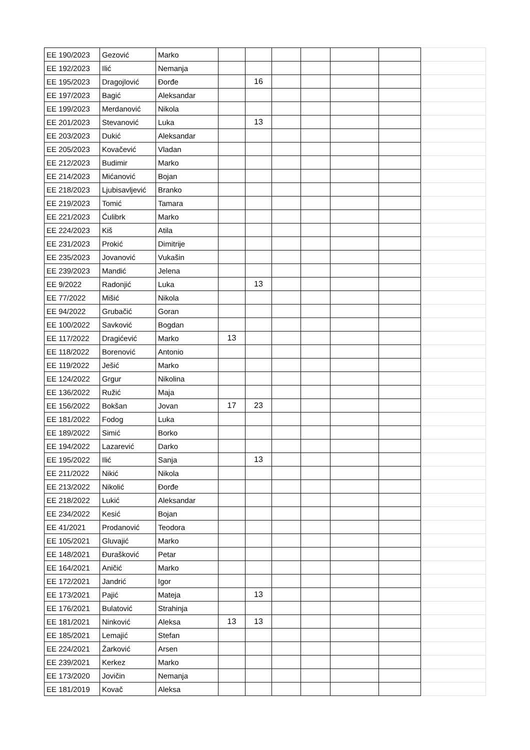| EE 190/2023 | Gezović | Marko | | | | | | | |
| EE 192/2023 | Ilić | Nemanja | | | | | | | |
| EE 195/2023 | Dragojlović | Đorđe | | 16 | | | | | |
| EE 197/2023 | Bagić | Aleksandar | | | | | | | |
| EE 199/2023 | Merdanović | Nikola | | | | | | | |
| EE 201/2023 | Stevanović | Luka | | 13 | | | | | |
| EE 203/2023 | Dukić | Aleksandar | | | | | | | |
| EE 205/2023 | Kovačević | Vladan | | | | | | | |
| EE 212/2023 | Budimir | Marko | | | | | | | |
| EE 214/2023 | Mićanović | Bojan | | | | | | | |
| EE 218/2023 | Ljubisavljević | Branko | | | | | | | |
| EE 219/2023 | Tomić | Tamara | | | | | | | |
| EE 221/2023 | Ćulibrk | Marko | | | | | | | |
| EE 224/2023 | Kiš | Atila | | | | | | | |
| EE 231/2023 | Prokić | Dimitrije | | | | | | | |
| EE 235/2023 | Jovanović | Vukašin | | | | | | | |
| EE 239/2023 | Mandić | Jelena | | | | | | | |
| EE 9/2022 | Radonjić | Luka | | 13 | | | | | |
| EE 77/2022 | Mišić | Nikola | | | | | | | |
| EE 94/2022 | Grubačić | Goran | | | | | | | |
| EE 100/2022 | Savković | Bogdan | | | | | | | |
| EE 117/2022 | Dragićević | Marko | 13 | | | | | | |
| EE 118/2022 | Borenović | Antonio | | | | | | | |
| EE 119/2022 | Ješić | Marko | | | | | | | |
| EE 124/2022 | Grgur | Nikolina | | | | | | | |
| EE 136/2022 | Ružić | Maja | | | | | | | |
| EE 156/2022 | Bokšan | Jovan | 17 | 23 | | | | | |
| EE 181/2022 | Fodog | Luka | | | | | | | |
| EE 189/2022 | Simić | Borko | | | | | | | |
| EE 194/2022 | Lazarević | Darko | | | | | | | |
| EE 195/2022 | Ilić | Sanja | | 13 | | | | | |
| EE 211/2022 | Nikić | Nikola | | | | | | | |
| EE 213/2022 | Nikolić | Đorđe | | | | | | | |
| EE 218/2022 | Lukić | Aleksandar | | | | | | | |
| EE 234/2022 | Kesić | Bojan | | | | | | | |
| EE 41/2021 | Prodanović | Teodora | | | | | | | |
| EE 105/2021 | Gluvajić | Marko | | | | | | | |
| EE 148/2021 | Đurašković | Petar | | | | | | | |
| EE 164/2021 | Aničić | Marko | | | | | | | |
| EE 172/2021 | Jandrić | Igor | | | | | | | |
| EE 173/2021 | Pajić | Mateja | | 13 | | | | | |
| EE 176/2021 | Bulatović | Strahinja | | | | | | | |
| EE 181/2021 | Ninković | Aleksa | 13 | 13 | | | | | |
| EE 185/2021 | Lemajić | Stefan | | | | | | | |
| EE 224/2021 | Žarković | Arsen | | | | | | | |
| EE 239/2021 | Kerkez | Marko | | | | | | | |
| EE 173/2020 | Jovičin | Nemanja | | | | | | | |
| EE 181/2019 | Kovač | Aleksa | | | | | | | |